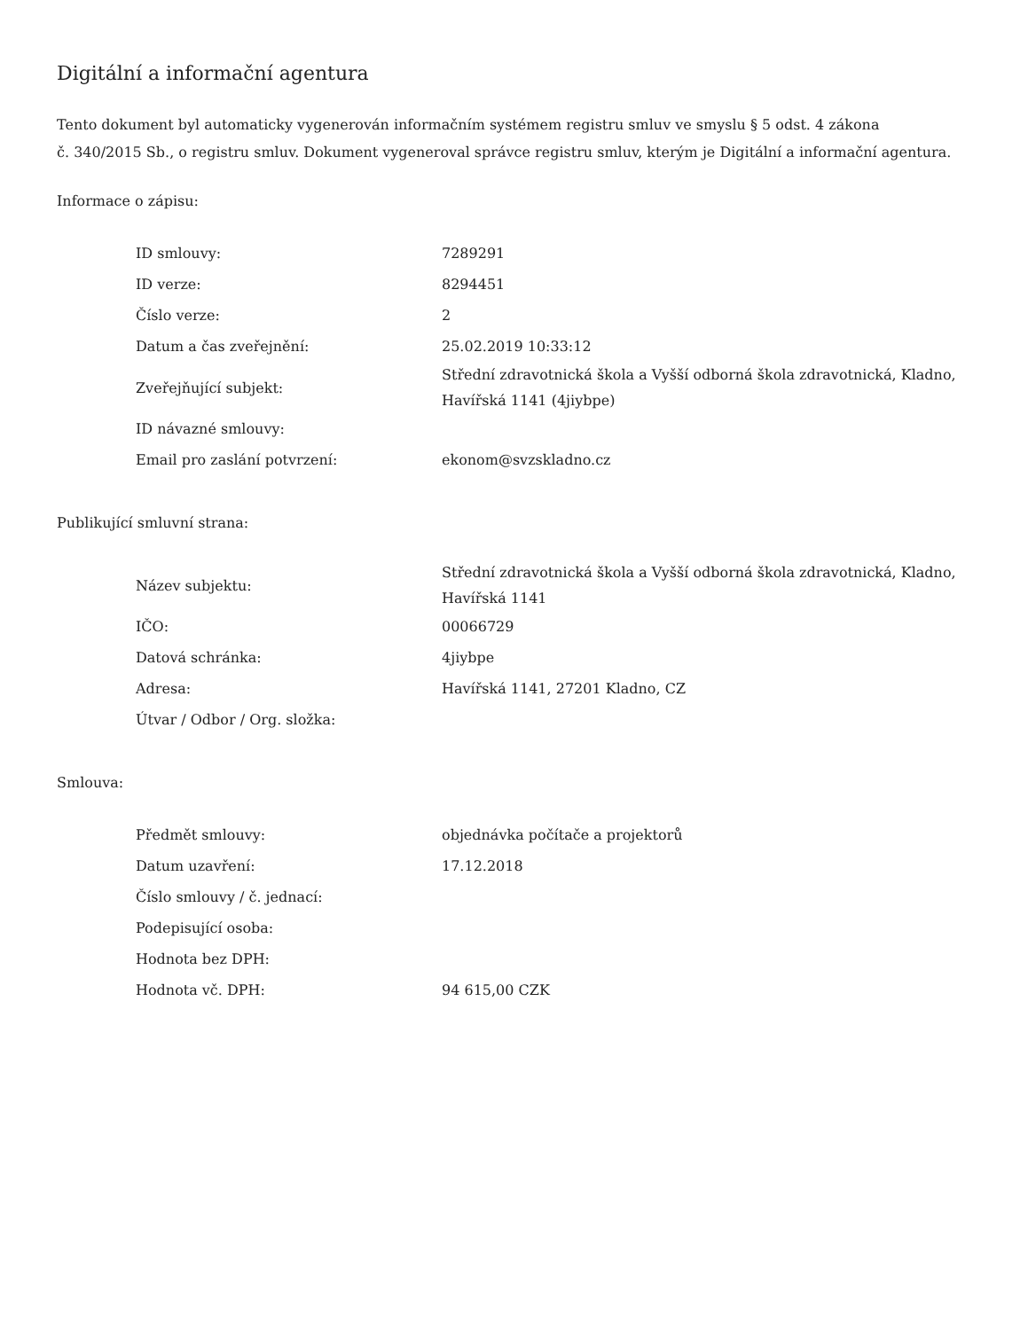Digitální a informační agentura
Tento dokument byl automaticky vygenerován informačním systémem registru smluv ve smyslu § 5 odst. 4 zákona
č. 340/2015 Sb., o registru smluv. Dokument vygeneroval správce registru smluv, kterým je Digitální a informační agentura.
Informace o zápisu:
| ID smlouvy: | 7289291 |
| ID verze: | 8294451 |
| Číslo verze: | 2 |
| Datum a čas zveřejnění: | 25.02.2019 10:33:12 |
| Zveřejňující subjekt: | Střední zdravotnická škola a Vyšší odborná škola zdravotnická, Kladno, Havířská 1141 (4jiybpe) |
| ID návazné smlouvy: | |
| Email pro zaslání potvrzení: | ekonom@svzskladno.cz |
Publikující smluvní strana:
| Název subjektu: | Střední zdravotnická škola a Vyšší odborná škola zdravotnická, Kladno, Havířská 1141 |
| IČO: | 00066729 |
| Datová schránka: | 4jiybpe |
| Adresa: | Havířská 1141, 27201 Kladno, CZ |
| Útvar / Odbor / Org. složka: | |
Smlouva:
| Předmět smlouvy: | objednávka počítače a projektorů |
| Datum uzavření: | 17.12.2018 |
| Číslo smlouvy / č. jednací: | |
| Podepisující osoba: | |
| Hodnota bez DPH: | |
| Hodnota vč. DPH: | 94 615,00 CZK |